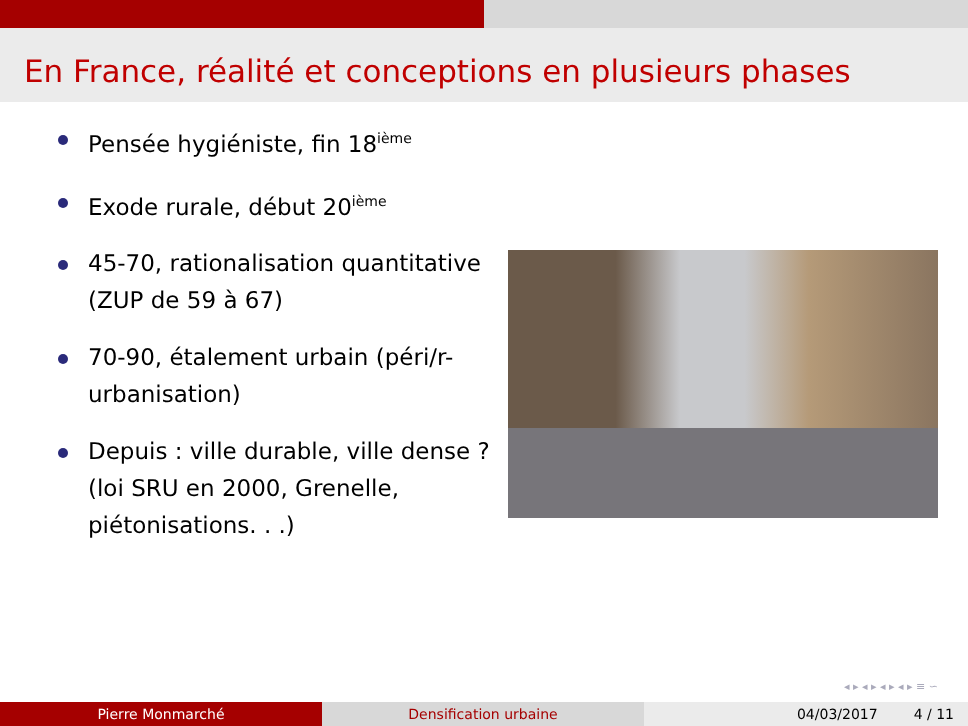En France, réalité et conceptions en plusieurs phases
Pensée hygiéniste, fin 18<sup>ième</sup>
Exode rurale, début 20<sup>ième</sup>
45-70, rationalisation quantitative (ZUP de 59 à 67)
70-90, étalement urbain (péri/r-urbanisation)
Depuis : ville durable, ville dense ? (loi SRU en 2000, Grenelle, piétonisations. . .)
◂ ▸ ◂ ▸ ◂ ▸ ◂ ▸ ≡ ∽
Pierre Monmarché Densification urbaine 04/03/2017 4 / 11